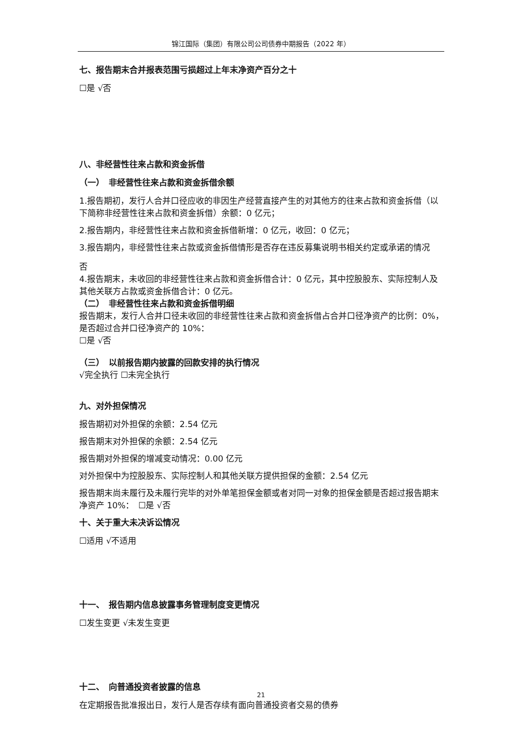锦江国际（集团）有限公司公司债券中期报告（2022 年）
七、报告期末合并报表范围亏损超过上年末净资产百分之十
☐是 √否
八、非经营性往来占款和资金拆借
（一）　非经营性往来占款和资金拆借余额
1.报告期初，发行人合并口径应收的非因生产经营直接产生的对其他方的往来占款和资金拆借（以下简称非经营性往来占款和资金拆借）余额：0 亿元；
2.报告期内，非经营性往来占款和资金拆借新增：0 亿元，收回：0 亿元；
3.报告期内，非经营性往来占款或资金拆借情形是否存在违反募集说明书相关约定或承诺的情况
否
4.报告期末，未收回的非经营性往来占款和资金拆借合计：0 亿元，其中控股股东、实际控制人及其他关联方占款或资金拆借合计：0 亿元。
（二）　非经营性往来占款和资金拆借明细
报告期末，发行人合并口径未收回的非经营性往来占款和资金拆借占合并口径净资产的比例：0%，是否超过合并口径净资产的 10%：
☐是 √否
（三）　以前报告期内披露的回款安排的执行情况
√完全执行 ☐未完全执行
九、对外担保情况
报告期初对外担保的余额：2.54 亿元
报告期末对外担保的余额：2.54 亿元
报告期对外担保的增减变动情况：0.00 亿元
对外担保中为控股股东、实际控制人和其他关联方提供担保的金额：2.54 亿元
报告期末尚未履行及未履行完毕的对外单笔担保金额或者对同一对象的担保金额是否超过报告期末净资产 10%：　☐是 √否
十、关于重大未决诉讼情况
☐适用 √不适用
十一、　报告期内信息披露事务管理制度变更情况
☐发生变更 √未发生变更
十二、　向普通投资者披露的信息
在定期报告批准报出日，发行人是否存续有面向普通投资者交易的债券
21